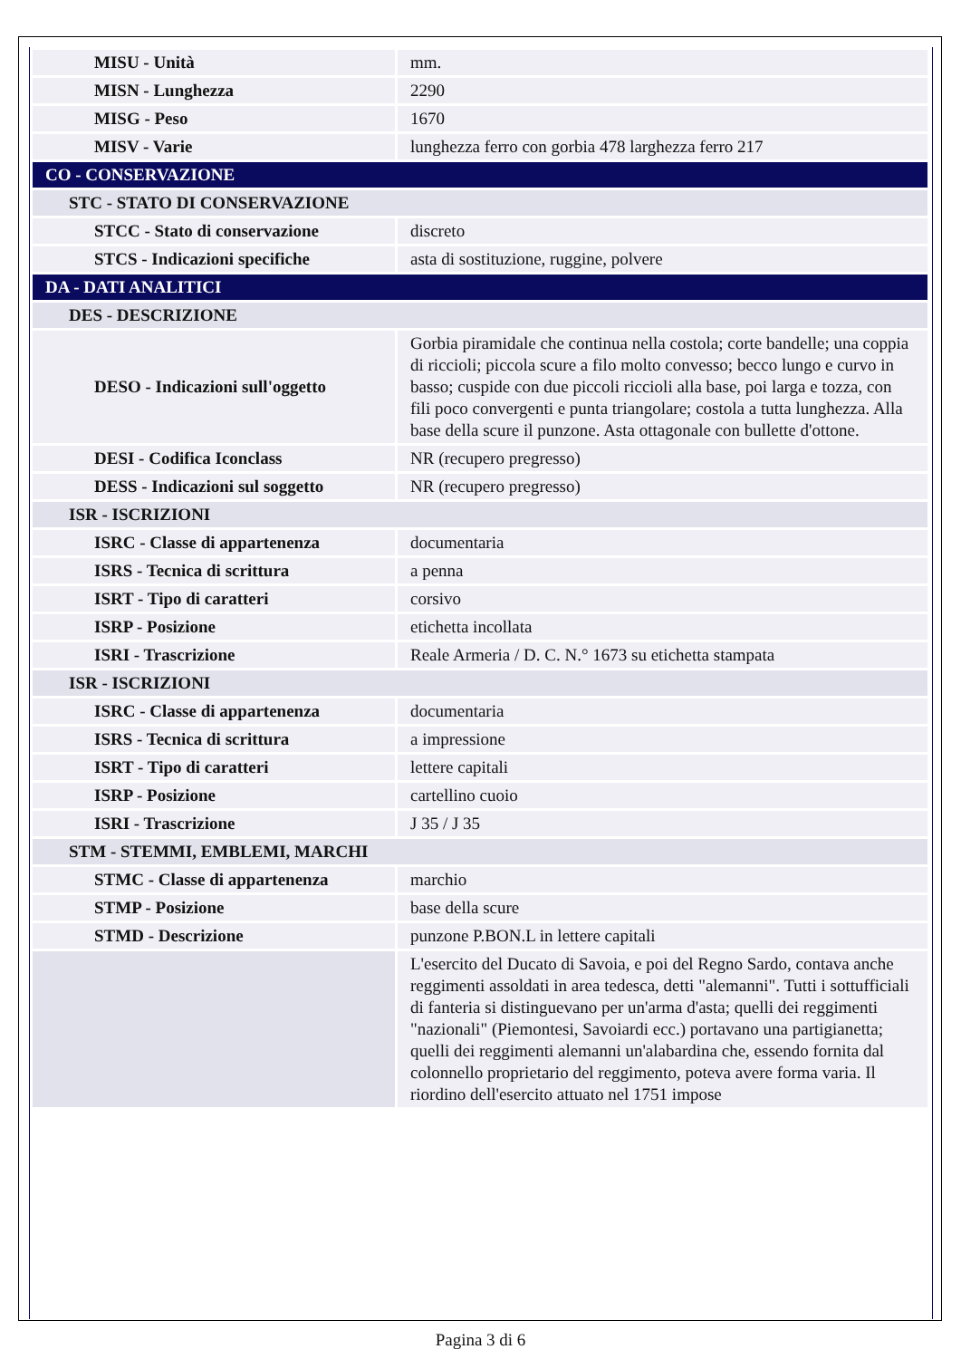| MISU - Unità | mm. |
| MISN - Lunghezza | 2290 |
| MISG - Peso | 1670 |
| MISV - Varie | lunghezza ferro con gorbia 478 larghezza ferro 217 |
| CO - CONSERVAZIONE | |
| STC - STATO DI CONSERVAZIONE | |
| STCC - Stato di conservazione | discreto |
| STCS - Indicazioni specifiche | asta di sostituzione, ruggine, polvere |
| DA - DATI ANALITICI | |
| DES - DESCRIZIONE | |
| DESO - Indicazioni sull'oggetto | Gorbia piramidale che continua nella costola; corte bandelle; una coppia di riccioli; piccola scure a filo molto convesso; becco lungo e curvo in basso; cuspide con due piccoli riccioli alla base, poi larga e tozza, con fili poco convergenti e punta triangolare; costola a tutta lunghezza. Alla base della scure il punzone. Asta ottagonale con bullette d'ottone. |
| DESI - Codifica Iconclass | NR (recupero pregresso) |
| DESS - Indicazioni sul soggetto | NR (recupero pregresso) |
| ISR - ISCRIZIONI | |
| ISRC - Classe di appartenenza | documentaria |
| ISRS - Tecnica di scrittura | a penna |
| ISRT - Tipo di caratteri | corsivo |
| ISRP - Posizione | etichetta incollata |
| ISRI - Trascrizione | Reale Armeria / D. C. N.° 1673 su etichetta stampata |
| ISR - ISCRIZIONI | |
| ISRC - Classe di appartenenza | documentaria |
| ISRS - Tecnica di scrittura | a impressione |
| ISRT - Tipo di caratteri | lettere capitali |
| ISRP - Posizione | cartellino cuoio |
| ISRI - Trascrizione | J 35 / J 35 |
| STM - STEMMI, EMBLEMI, MARCHI | |
| STMC - Classe di appartenenza | marchio |
| STMP - Posizione | base della scure |
| STMD - Descrizione | punzone P.BON.L in lettere capitali |
| | L'esercito del Ducato di Savoia, e poi del Regno Sardo, contava anche reggimenti assoldati in area tedesca, detti "alemanni". Tutti i sottufficiali di fanteria si distinguevano per un'arma d'asta; quelli dei reggimenti "nazionali" (Piemontesi, Savoiardi ecc.) portavano una partigianetta; quelli dei reggimenti alemanni un'alabardina che, essendo fornita dal colonnello proprietario del reggimento, poteva avere forma varia. Il riordino dell'esercito attuato nel 1751 impose |
Pagina 3 di 6